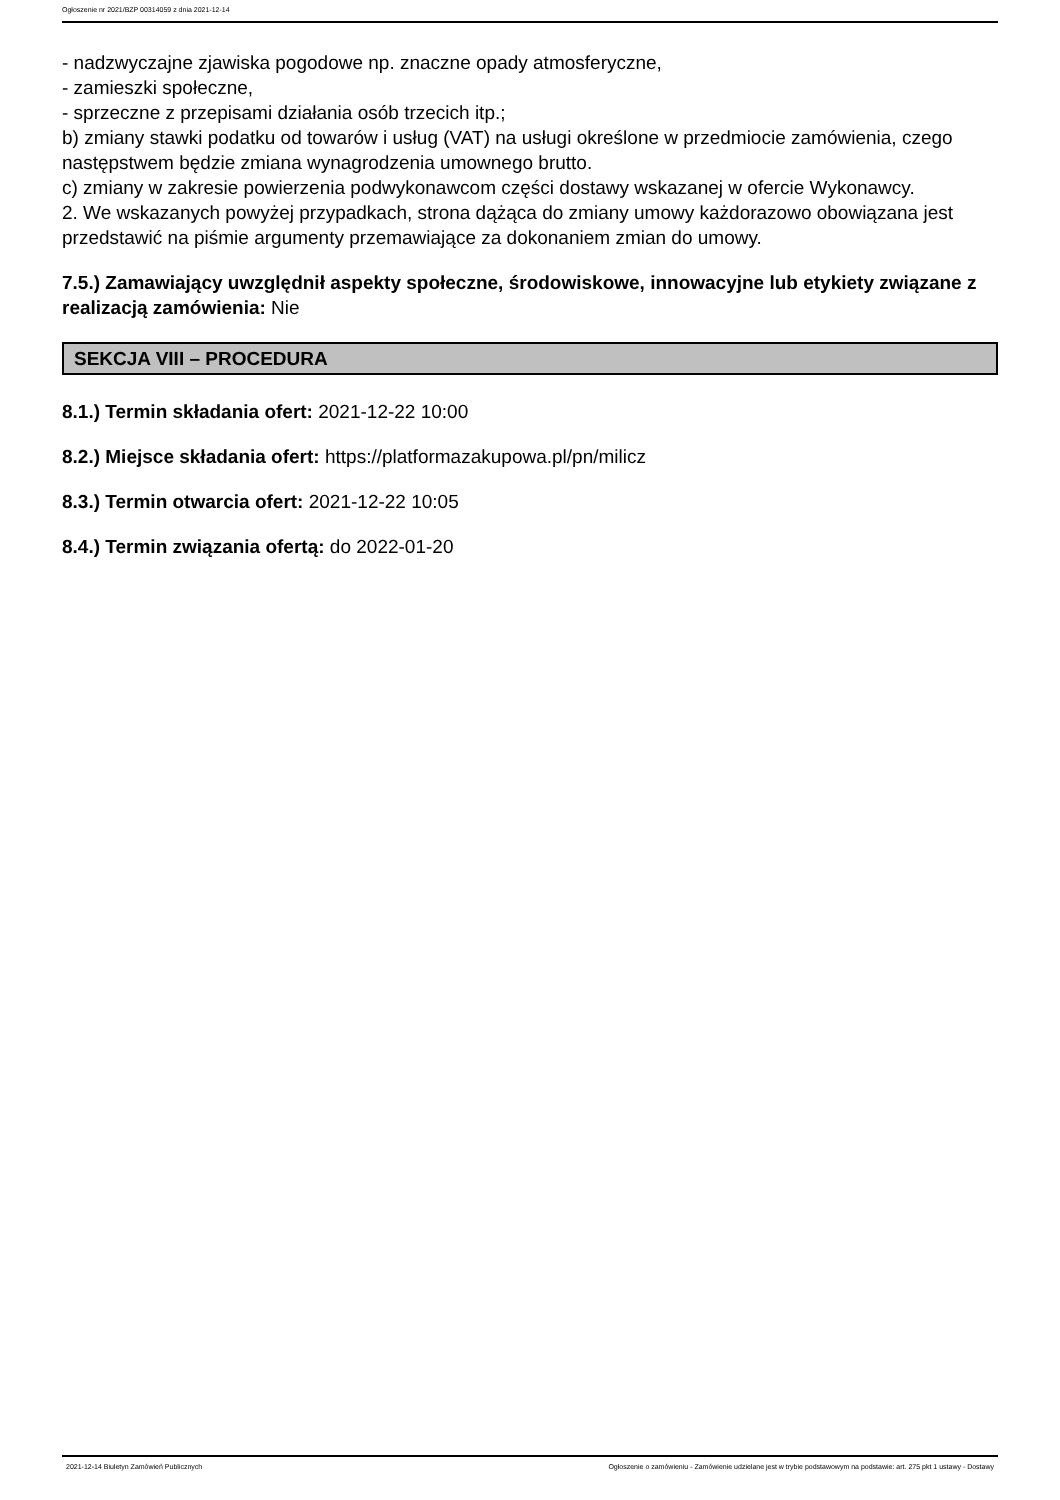Ogłoszenie nr 2021/BZP 00314059 z dnia 2021-12-14
- nadzwyczajne zjawiska pogodowe np. znaczne opady atmosferyczne,
- zamieszki społeczne,
- sprzeczne z przepisami działania osób trzecich itp.;
b) zmiany stawki podatku od towarów i usług (VAT) na usługi określone w przedmiocie zamówienia, czego następstwem będzie zmiana wynagrodzenia umownego brutto.
c) zmiany w zakresie powierzenia podwykonawcom części dostawy wskazanej w ofercie Wykonawcy.
2. We wskazanych powyżej przypadkach, strona dążąca do zmiany umowy każdorazowo obowiązana jest przedstawić na piśmie argumenty przemawiające za dokonaniem zmian do umowy.
7.5.) Zamawiający uwzględnił aspekty społeczne, środowiskowe, innowacyjne lub etykiety związane z realizacją zamówienia: Nie
SEKCJA VIII – PROCEDURA
8.1.) Termin składania ofert: 2021-12-22 10:00
8.2.) Miejsce składania ofert: https://platformazakupowa.pl/pn/milicz
8.3.) Termin otwarcia ofert: 2021-12-22 10:05
8.4.) Termin związania ofertą: do 2022-01-20
2021-12-14 Biuletyn Zamówień Publicznych Ogłoszenie o zamówieniu - Zamówienie udzielane jest w trybie podstawowym na podstawie: art. 275 pkt 1 ustawy - Dostawy